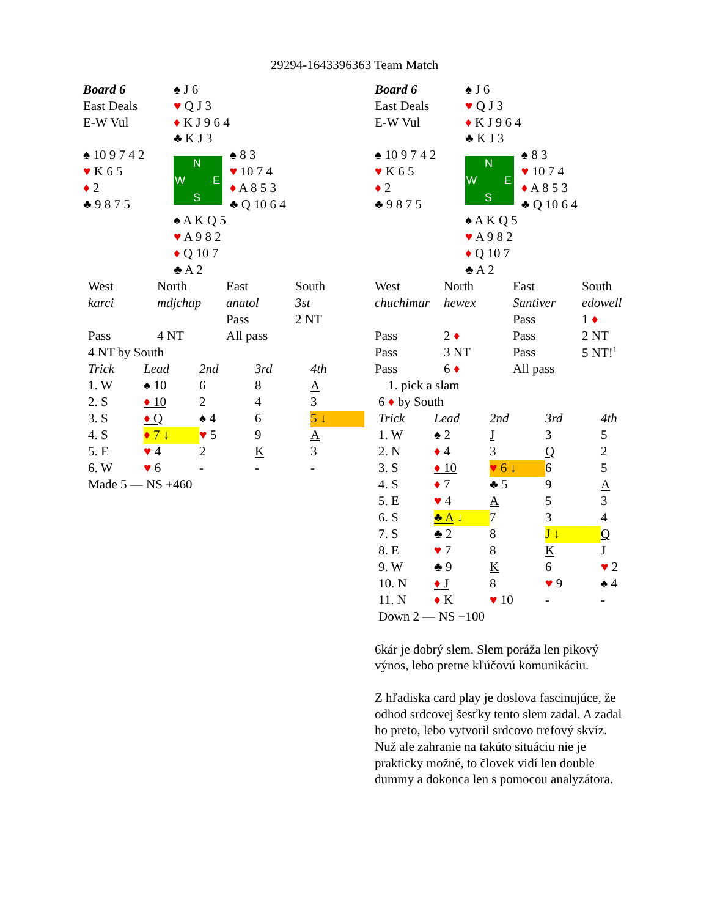29294-1643396363 Team Match
| Board 6 | ♠ J 6 | |
| East Deals | ♥ Q J 3 | |
| E-W Vul | ♦ K J 9 6 4 | |
| | ♣ K J 3 | |
| ♠ 10 9 7 4 2 | N W E S | ♠ 8 3 |
| ♥ K 6 5 | | ♥ 10 7 4 |
| ♦ 2 | | ♦ A 8 5 3 |
| ♣ 9 8 7 5 | | ♣ Q 10 6 4 |
| | ♠ A K Q 5 | |
| | ♥ A 9 8 2 | |
| | ♦ Q 10 7 | |
| | ♣ A 2 | |
| West | North | East | South |
| karci | mdjchap | anatol | 3st |
| | | Pass | 2 NT |
| Pass | 4 NT | All pass | |
| 4 NT by South | | | |
| Trick | Lead | 2nd | 3rd | 4th |
| 1. W | ♠ 10 | 6 | 8 | A |
| 2. S | ♦ 10 | 2 | 4 | 3 |
| 3. S | ♦ Q | ♠ 4 | 6 | 5 ↓ |
| 4. S | ♦ 7 ↓ | ♥ 5 | 9 | A |
| 5. E | ♥ 4 | 2 | K | 3 |
| 6. W | ♥ 6 | - | - | - |
| Made 5 — NS +460 | | | | |
| Board 6 | ♠ J 6 | |
| East Deals | ♥ Q J 3 | |
| E-W Vul | ♦ K J 9 6 4 | |
| | ♣ K J 3 | |
| ♠ 10 9 7 4 2 | N W E S | ♠ 8 3 |
| ♥ K 6 5 | | ♥ 10 7 4 |
| ♦ 2 | | ♦ A 8 5 3 |
| ♣ 9 8 7 5 | | ♣ Q 10 6 4 |
| | ♠ A K Q 5 | |
| | ♥ A 9 8 2 | |
| | ♦ Q 10 7 | |
| | ♣ A 2 | |
| West | North | East | South |
| chuchimar | hewex | Santiver | edowell |
| | | Pass | 1 ♦ |
| Pass | 2 ♦ | Pass | 2 NT |
| Pass | 3 NT | Pass | 5 NT!<sup>1</sup> |
| Pass | 6 ♦ | All pass | |
| 1. pick a slam | | | |
| 6 ♦ by South | | | |
| Trick | Lead | 2nd | 3rd | 4th |
| 1. W | ♠ 2 | J | 3 | 5 |
| 2. N | ♦ 4 | 3 | Q | 2 |
| 3. S | ♦ 10 | ♥ 6 ↓ | 6 | 5 |
| 4. S | ♦ 7 | ♣ 5 | 9 | A |
| 5. E | ♥ 4 | A | 5 | 3 |
| 6. S | ♣ A ↓ | 7 | 3 | 4 |
| 7. S | ♣ 2 | 8 | J ↓ | Q |
| 8. E | ♥ 7 | 8 | K | J |
| 9. W | ♣ 9 | K | 6 | ♥ 2 |
| 10. N | ♦ J | 8 | ♥ 9 | ♠ 4 |
| 11. N | ♦ K | ♥ 10 | - | - |
| Down 2 — NS −100 | | | | |
6kár je dobrý slem. Slem poráža len pikový výnos, lebo pretne kľúčovú komunikáciu.
Z hľadiska card play je doslova fascinujúce, že odhod srdcovej šesťky tento slem zadal. A zadal ho preto, lebo vytvoril srdcovo trefový skvíz. Nuž ale zahranie na takúto situáciu nie je prakticky možné, to človek vidí len double dummy a dokonca len s pomocou analyzátora.